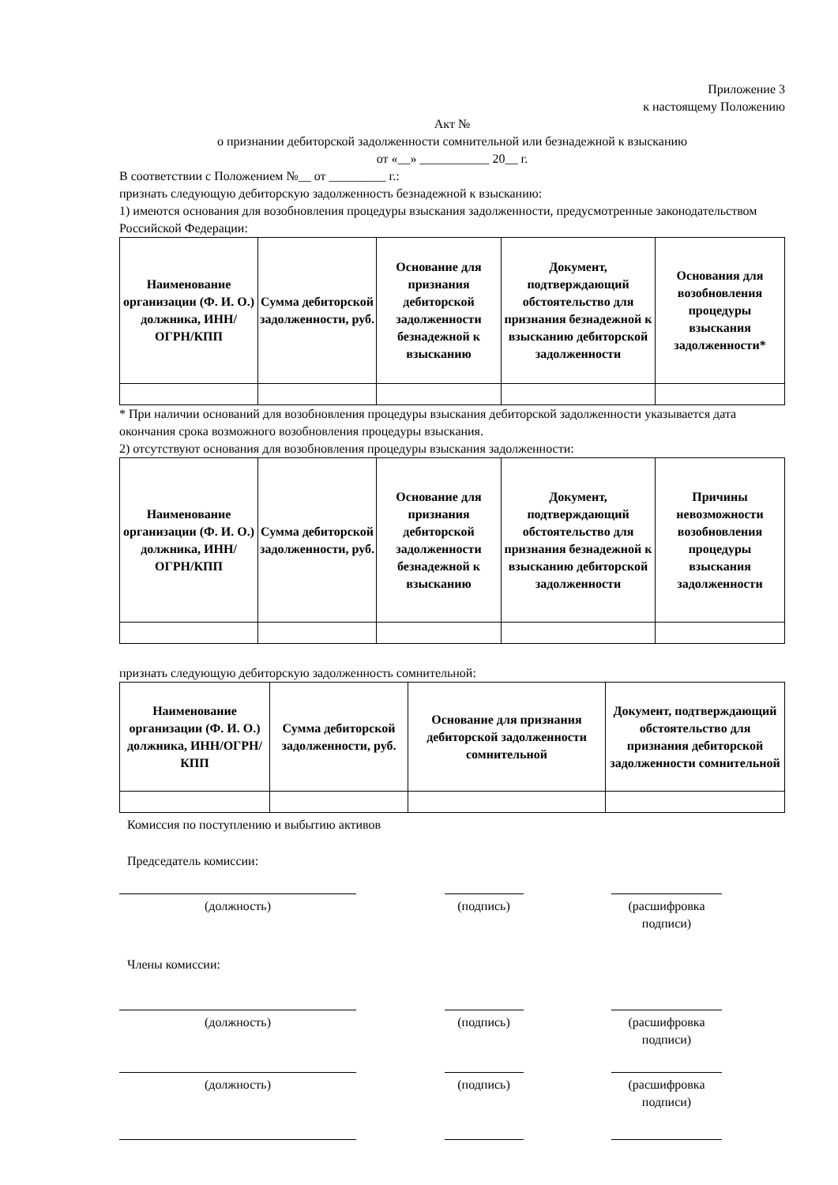Приложение 3
к настоящему Положению
Акт №
о признании дебиторской задолженности сомнительной или безнадежной к взысканию
от «__» ___________ 20__ г.
В соответствии с Положением №__ от _________ г.:
признать следующую дебиторскую задолженность безнадежной к взысканию:
1) имеются основания для возобновления процедуры взыскания задолженности, предусмотренные законодательством Российской Федерации:
| Наименование организации (Ф. И. О.) должника, ИНН/ОГРН/КПП | Сумма дебиторской задолженности, руб. | Основание для признания дебиторской задолженности безнадежной к взысканию | Документ, подтверждающий обстоятельство для признания безнадежной к взысканию дебиторской задолженности | Основания для возобновления процедуры взыскания задолженности* |
| --- | --- | --- | --- | --- |
* При наличии оснований для возобновления процедуры взыскания дебиторской задолженности указывается дата окончания срока возможного возобновления процедуры взыскания.
2) отсутствуют основания для возобновления процедуры взыскания задолженности:
| Наименование организации (Ф. И. О.) должника, ИНН/ОГРН/КПП | Сумма дебиторской задолженности, руб. | Основание для признания дебиторской задолженности безнадежной к взысканию | Документ, подтверждающий обстоятельство для признания безнадежной к взысканию дебиторской задолженности | Причины невозможности возобновления процедуры взыскания задолженности |
| --- | --- | --- | --- | --- |
признать следующую дебиторскую задолженность сомнительной:
| Наименование организации (Ф. И. О.) должника, ИНН/ОГРН/КПП | Сумма дебиторской задолженности, руб. | Основание для признания дебиторской задолженности сомнительной | Документ, подтверждающий обстоятельство для признания дебиторской задолженности сомнительной |
| --- | --- | --- | --- |
Комиссия по поступлению и выбытию активов
Председатель комиссии:
(должность) (подпись) (расшифровка подписи)
Члены комиссии:
(должность) (подпись) (расшифровка подписи)
(должность) (подпись) (расшифровка подписи)